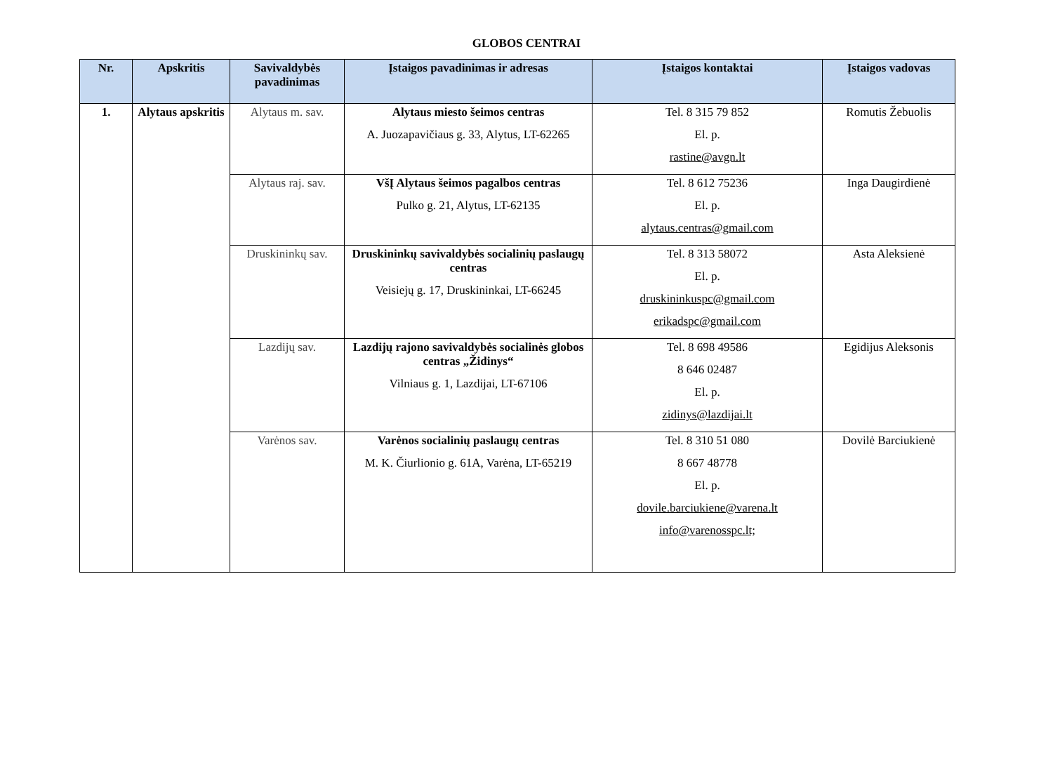GLOBOS CENTRAI
| Nr. | Apskritis | Savivaldybės pavadinimas | Įstaigos pavadinimas ir adresas | Įstaigos kontaktai | Įstaigos vadovas |
| --- | --- | --- | --- | --- | --- |
| 1. | Alytaus apskritis | Alytaus m. sav. | Alytaus miesto šeimos centras A. Juozapavičiaus g. 33, Alytus, LT-62265 | Tel. 8 315 79 852 El. p. rastine@avgn.lt | Romutis Žebuolis |
| | | Alytaus raj. sav. | VšĮ Alytaus šeimos pagalbos centras Pulko g. 21, Alytus, LT-62135 | Tel. 8 612 75236 El. p. alytaus.centras@gmail.com | Inga Daugirdienė |
| | | Druskininkų sav. | Druskininkų savivaldybės socialinių paslaugų centras Veisiejų g. 17, Druskininkai, LT-66245 | Tel. 8 313 58072 El. p. druskininkuspc@gmail.com erikadspc@gmail.com | Asta Aleksienė |
| | | Lazdijų sav. | Lazdijų rajono savivaldybės socialinės globos centras „Židinys“ Vilniaus g. 1, Lazdijai, LT-67106 | Tel. 8 698 49586 8 646 02487 El. p. zidinys@lazdijai.lt | Egidijus Aleksonis |
| | | Varėnos sav. | Varėnos socialinių paslaugų centras M. K. Čiurlionio g. 61A, Varėna, LT-65219 | Tel. 8 310 51 080 8 667 48778 El. p. dovile.barciukiene@varena.lt info@varenosspc.lt; | Dovilė Barciukienė |